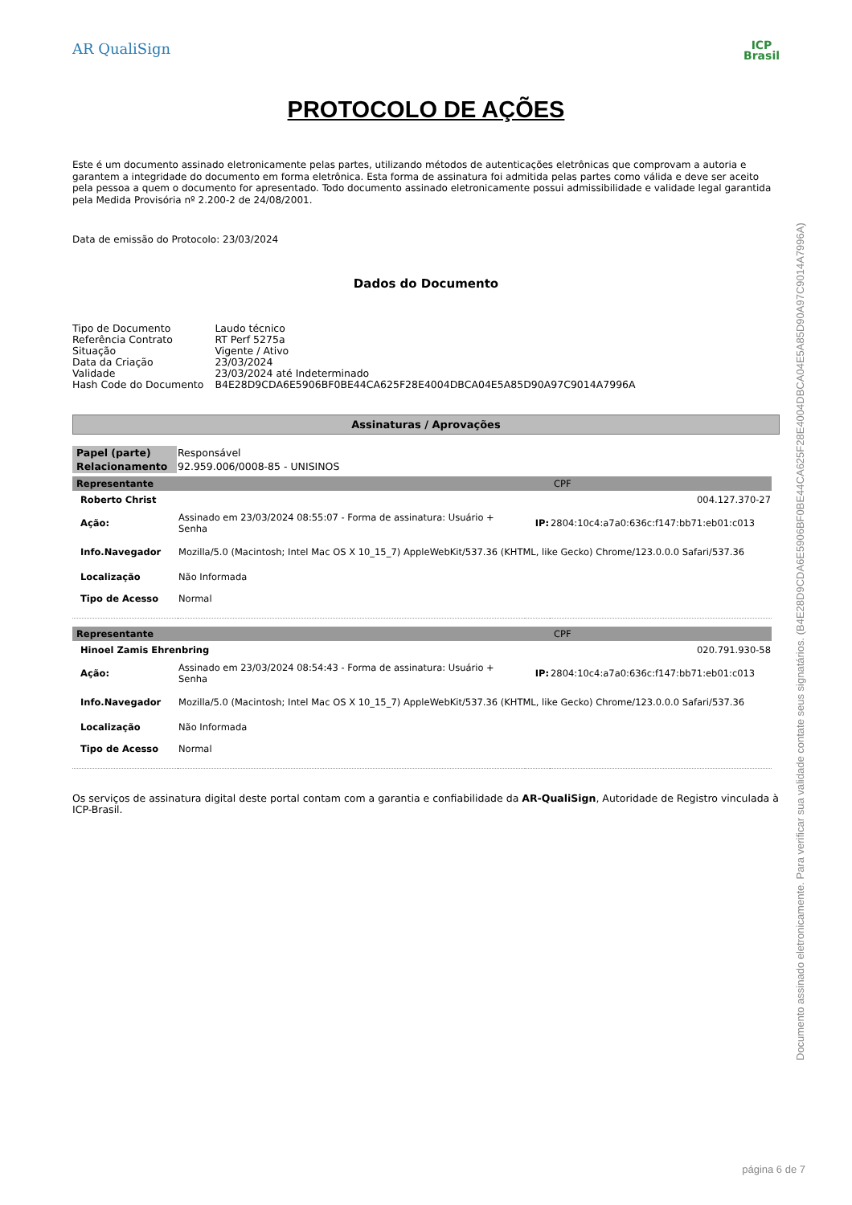AR QualiSign
ICP
Brasil
PROTOCOLO DE AÇÕES
Este é um documento assinado eletronicamente pelas partes, utilizando métodos de autenticações eletrônicas que comprovam a autoria e garantem a integridade do documento em forma eletrônica. Esta forma de assinatura foi admitida pelas partes como válida e deve ser aceito pela pessoa a quem o documento for apresentado. Todo documento assinado eletronicamente possui admissibilidade e validade legal garantida pela Medida Provisória nº 2.200-2 de 24/08/2001.
Data de emissão do Protocolo: 23/03/2024
Dados do Documento
| Tipo de Documento | Laudo técnico |
| Referência Contrato | RT Perf 5275a |
| Situação | Vigente / Ativo |
| Data da Criação | 23/03/2024 |
| Validade | 23/03/2024 até Indeterminado |
| Hash Code do Documento | B4E28D9CDA6E5906BF0BE44CA625F28E4004DBCA04E5A85D90A97C9014A7996A |
Assinaturas / Aprovações
| Papel (parte) | Responsável |
| Relacionamento | 92.959.006/0008-85 - UNISINOS |
| Representante | | | CPF |
| Roberto Christ | | | 004.127.370-27 |
| Ação: | Assinado em 23/03/2024 08:55:07 - Forma de assinatura: Usuário + Senha | IP: | 2804:10c4:a7a0:636c:f147:bb71:eb01:c013 |
| Info.Navegador | Mozilla/5.0 (Macintosh; Intel Mac OS X 10_15_7) AppleWebKit/537.36 (KHTML, like Gecko) Chrome/123.0.0.0 Safari/537.36 | | |
| Localização | Não Informada | | |
| Tipo de Acesso | Normal | | |
| Representante | | | CPF |
| Hinoel Zamis Ehrenbring | | | 020.791.930-58 |
| Ação: | Assinado em 23/03/2024 08:54:43 - Forma de assinatura: Usuário + Senha | IP: | 2804:10c4:a7a0:636c:f147:bb71:eb01:c013 |
| Info.Navegador | Mozilla/5.0 (Macintosh; Intel Mac OS X 10_15_7) AppleWebKit/537.36 (KHTML, like Gecko) Chrome/123.0.0.0 Safari/537.36 | | |
| Localização | Não Informada | | |
| Tipo de Acesso | Normal | | |
Os serviços de assinatura digital deste portal contam com a garantia e confiabilidade da AR-QualiSign, Autoridade de Registro vinculada à ICP-Brasil.
Documento assinado eletronicamente. Para verificar sua validade contate seus signatários. (B4E28D9CDA6E5906BF0BE44CA625F28E4004DBCA04E5A85D90A97C9014A7996A)
página 6 de 7